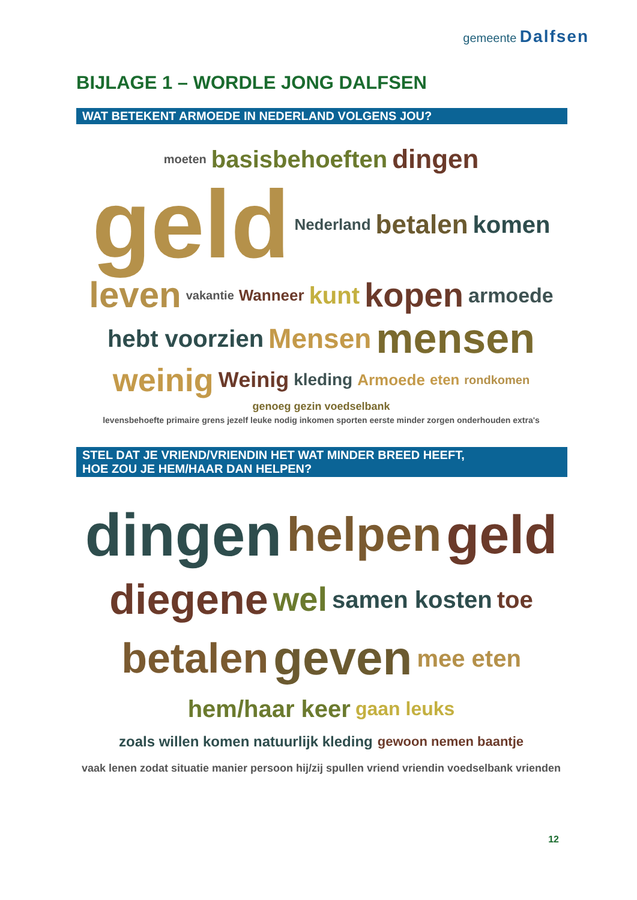gemeente Dalfsen
BIJLAGE 1 – WORDLE JONG DALFSEN
WAT BETEKENT ARMOEDE IN NEDERLAND VOLGENS JOU?
moeten basisbehoeften dingen geld Nederland betalen komen leven vakantie Wanneer kunt kopen armoede hebt voorzien Mensen mensen weinig Weinig kleding Armoede eten rondkomen genoeg gezin voedselbank levensbehoefte primaire grens jezelf leuke nodig inkomen sporten eerste minder zorgen onderhouden extra's
STEL DAT JE VRIEND/VRIENDIN HET WAT MINDER BREED HEEFT,
HOE ZOU JE HEM/HAAR DAN HELPEN?
dingen helpen geld diegene wel samen kosten toe betalen geven mee eten hem/haar keer gaan leuks zoals willen komen natuurlijk kleding gewoon nemen baantje vaak lenen zodat situatie manier persoon hij/zij spullen vriend vriendin voedselbank vrienden
12